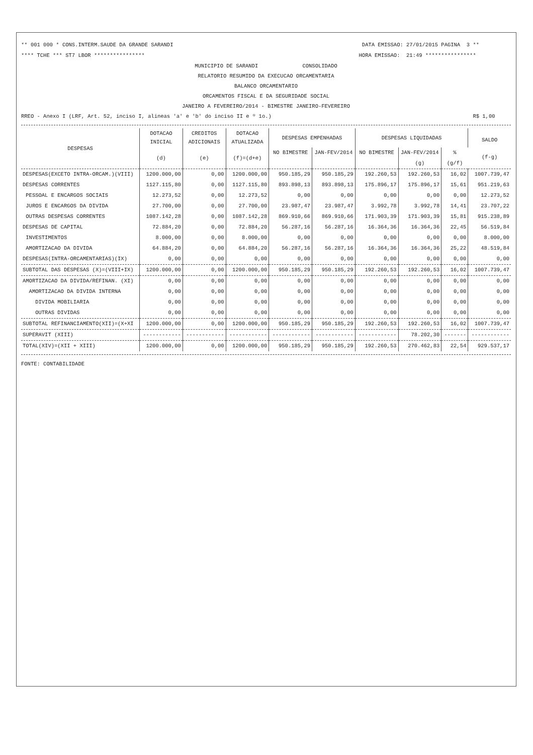** 001 000 * CONS.INTERM.SAUDE DA GRANDE SARANDI DATA EMISSAO: 27/01/2015 PAGINA 3 **
**** TCHE *** ST7 LBOR **************** HORA EMISSAO: 21:49 ****************
MUNICIPIO DE SARANDI CONSOLIDADO
RELATORIO RESUMIDO DA EXECUCAO ORCAMENTARIA
BALANCO ORCAMENTARIO
ORCAMENTOS FISCAL E DA SEGURIDADE SOCIAL
JANEIRO A FEVEREIRO/2014 - BIMESTRE JANEIRO-FEVEREIRO
RREO - Anexo I (LRF, Art. 52, inciso I, alineas 'a' e 'b' do inciso II e º 1o.) R$ 1,00
| DESPESAS | DOTACAO INICIAL | CREDITOS ADICIONAIS | DOTACAO ATUALIZADA | DESPESAS EMPENHADAS | | DESPESAS LIQUIDADAS | | | SALDO (f-g) |
| --- | --- | --- | --- | --- | --- | --- | --- | --- | --- |
| | (d) | (e) | (f)=(d+e) | NO BIMESTRE | JAN-FEV/2014 | NO BIMESTRE | JAN-FEV/2014 | % | |
| | | | | | | | (g) | (g/f) | |
| DESPESAS(EXCETO INTRA-ORCAM.)(VIII) | 1200.000,00 | 0,00 | 1200.000,00 | 950.185,29 | 950.185,29 | 192.260,53 | 192.260,53 | 16,02 | 1007.739,47 |
| DESPESAS CORRENTES | 1127.115,80 | 0,00 | 1127.115,80 | 893.898,13 | 893.898,13 | 175.896,17 | 175.896,17 | 15,61 | 951.219,63 |
| PESSOAL E ENCARGOS SOCIAIS | 12.273,52 | 0,00 | 12.273,52 | 0,00 | 0,00 | 0,00 | 0,00 | 0,00 | 12.273,52 |
| JUROS E ENCARGOS DA DIVIDA | 27.700,00 | 0,00 | 27.700,00 | 23.987,47 | 23.987,47 | 3.992,78 | 3.992,78 | 14,41 | 23.707,22 |
| OUTRAS DESPESAS CORRENTES | 1087.142,28 | 0,00 | 1087.142,28 | 869.910,66 | 869.910,66 | 171.903,39 | 171.903,39 | 15,81 | 915.238,89 |
| DESPESAS DE CAPITAL | 72.884,20 | 0,00 | 72.884,20 | 56.287,16 | 56.287,16 | 16.364,36 | 16.364,36 | 22,45 | 56.519,84 |
| INVESTIMENTOS | 8.000,00 | 0,00 | 8.000,00 | 0,00 | 0,00 | 0,00 | 0,00 | 0,00 | 8.000,00 |
| AMORTIZACAO DA DIVIDA | 64.884,20 | 0,00 | 64.884,20 | 56.287,16 | 56.287,16 | 16.364,36 | 16.364,36 | 25,22 | 48.519,84 |
| DESPESAS(INTRA-ORCAMENTARIAS)(IX) | 0,00 | 0,00 | 0,00 | 0,00 | 0,00 | 0,00 | 0,00 | 0,00 | 0,00 |
| SUBTOTAL DAS DESPESAS (X)=(VIII+IX) | 1200.000,00 | 0,00 | 1200.000,00 | 950.185,29 | 950.185,29 | 192.260,53 | 192.260,53 | 16,02 | 1007.739,47 |
| AMORTIZACAO DA DIVIDA/REFINAN. (XI) | 0,00 | 0,00 | 0,00 | 0,00 | 0,00 | 0,00 | 0,00 | 0,00 | 0,00 |
| AMORTIZACAO DA DIVIDA INTERNA | 0,00 | 0,00 | 0,00 | 0,00 | 0,00 | 0,00 | 0,00 | 0,00 | 0,00 |
| DIVIDA MOBILIARIA | 0,00 | 0,00 | 0,00 | 0,00 | 0,00 | 0,00 | 0,00 | 0,00 | 0,00 |
| OUTRAS DIVIDAS | 0,00 | 0,00 | 0,00 | 0,00 | 0,00 | 0,00 | 0,00 | 0,00 | 0,00 |
| SUBTOTAL REFINANCIAMENTO(XII)=(X+XI | 1200.000,00 | 0,00 | 1200.000,00 | 950.185,29 | 950.185,29 | 192.260,53 | 192.260,53 | 16,02 | 1007.739,47 |
| SUPERAVIT (XIII) | ------------ | ------------ | ------------ | ------------ | ------------ | ------------ | 78.202,30 | ------- | ------------ |
| TOTAL(XIV)=(XII + XIII) | 1200.000,00 | 0,00 | 1200.000,00 | 950.185,29 | 950.185,29 | 192.260,53 | 270.462,83 | 22,54 | 929.537,17 |
FONTE: CONTABILIDADE